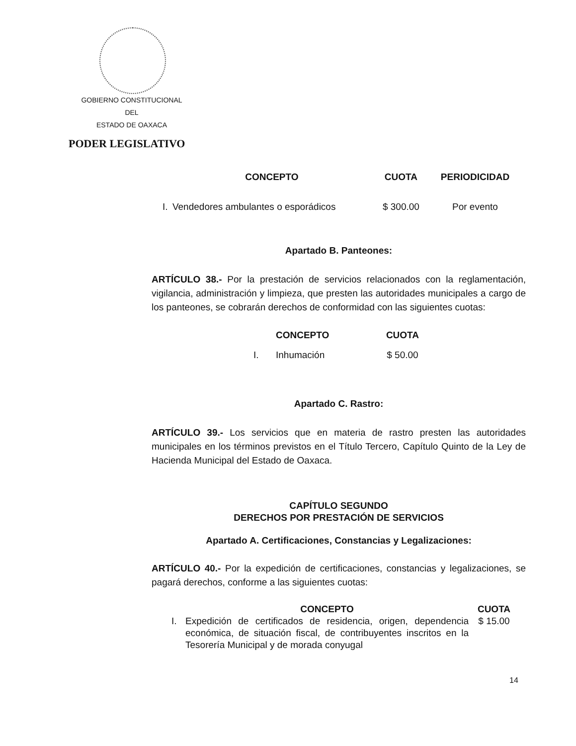GOBIERNO CONSTITUCIONAL
DEL
ESTADO DE OAXACA
PODER LEGISLATIVO
| | CONCEPTO | CUOTA | PERIODICIDAD |
| --- | --- | --- | --- |
| I. | Vendedores ambulantes o esporádicos | $ 300.00 | Por evento |
Apartado B. Panteones:
ARTÍCULO 38.- Por la prestación de servicios relacionados con la reglamentación, vigilancia, administración y limpieza, que presten las autoridades municipales a cargo de los panteones, se cobrarán derechos de conformidad con las siguientes cuotas:
| | CONCEPTO | CUOTA |
| --- | --- | --- |
| I. | Inhumación | $ 50.00 |
Apartado C. Rastro:
ARTÍCULO 39.- Los servicios que en materia de rastro presten las autoridades municipales en los términos previstos en el Título Tercero, Capítulo Quinto de la Ley de Hacienda Municipal del Estado de Oaxaca.
CAPÍTULO SEGUNDO
DERECHOS POR PRESTACIÓN DE SERVICIOS
Apartado A. Certificaciones, Constancias y Legalizaciones:
ARTÍCULO 40.- Por la expedición de certificaciones, constancias y legalizaciones, se pagará derechos, conforme a las siguientes cuotas:
| | CONCEPTO | CUOTA |
| --- | --- | --- |
| I. | Expedición de certificados de residencia, origen, dependencia económica, de situación fiscal, de contribuyentes inscritos en la Tesorería Municipal y de morada conyugal | $ 15.00 |
14